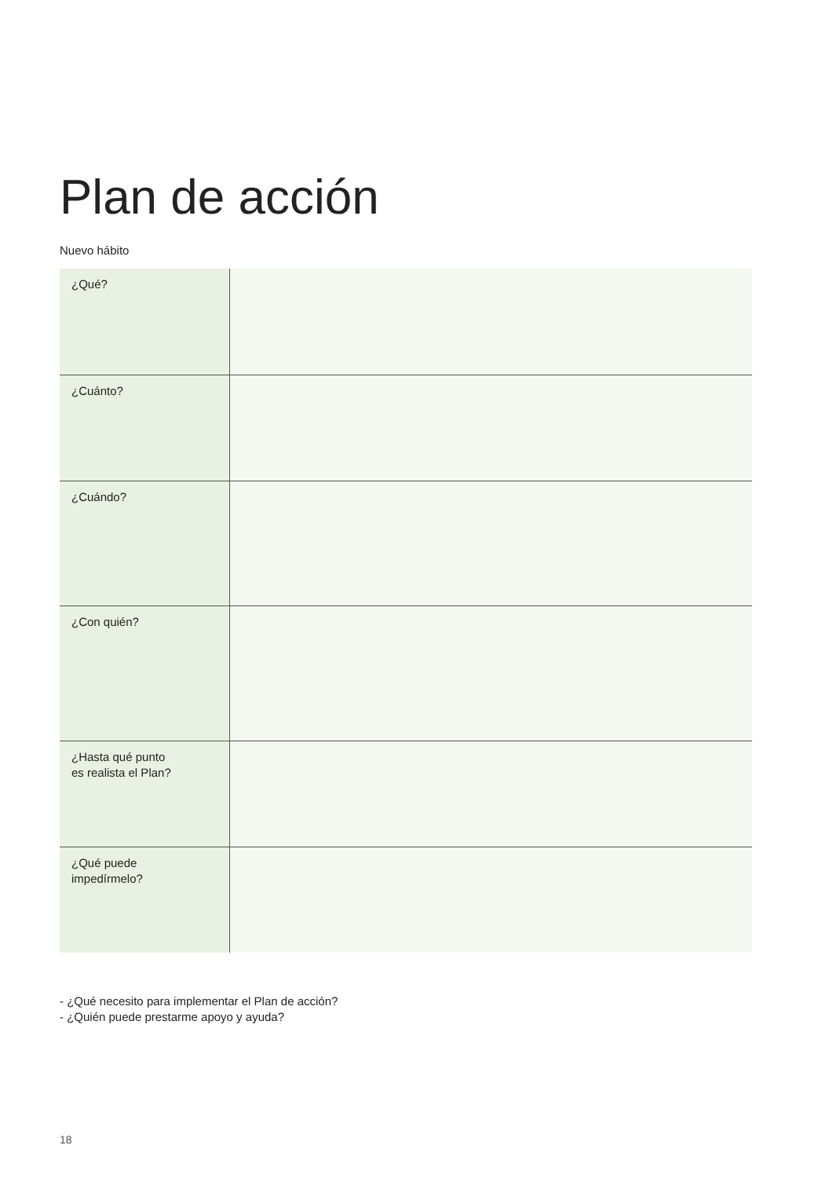Plan de acción
Nuevo hábito
| ¿Qué? | |
| ¿Cuánto? | |
| ¿Cuándo? | |
| ¿Con quién? | |
| ¿Hasta qué punto es realista el Plan? | |
| ¿Qué puede impedírmelo? | |
- ¿Qué necesito para implementar el Plan de acción?
- ¿Quién puede prestarme apoyo y ayuda?
18